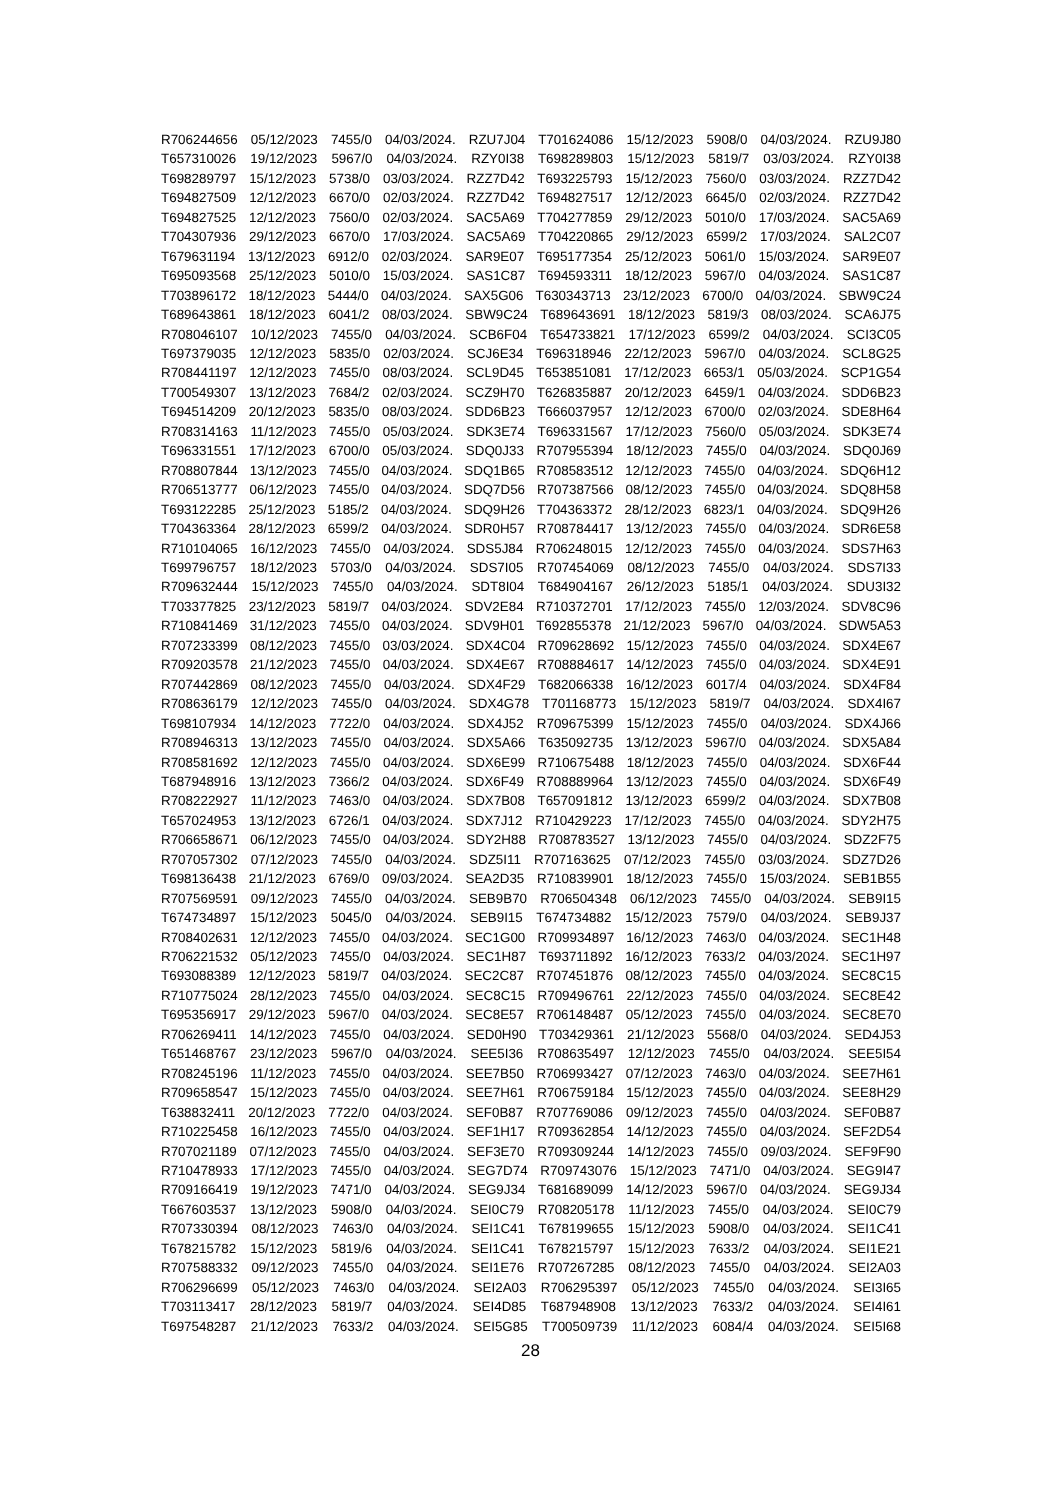R706244656 05/12/2023 7455/0 04/03/2024. RZU7J04 T701624086 15/12/2023 5908/0 04/03/2024. RZU9J80
T657310026 19/12/2023 5967/0 04/03/2024. RZY0I38 T698289803 15/12/2023 5819/7 03/03/2024. RZY0I38
T698289797 15/12/2023 5738/0 03/03/2024. RZZ7D42 T693225793 15/12/2023 7560/0 03/03/2024. RZZ7D42
T694827509 12/12/2023 6670/0 02/03/2024. RZZ7D42 T694827517 12/12/2023 6645/0 02/03/2024. RZZ7D42
T694827525 12/12/2023 7560/0 02/03/2024. SAC5A69 T704277859 29/12/2023 5010/0 17/03/2024. SAC5A69
T704307936 29/12/2023 6670/0 17/03/2024. SAC5A69 T704220865 29/12/2023 6599/2 17/03/2024. SAL2C07
T679631194 13/12/2023 6912/0 02/03/2024. SAR9E07 T695177354 25/12/2023 5061/0 15/03/2024. SAR9E07
T695093568 25/12/2023 5010/0 15/03/2024. SAS1C87 T694593311 18/12/2023 5967/0 04/03/2024. SAS1C87
T703896172 18/12/2023 5444/0 04/03/2024. SAX5G06 T630343713 23/12/2023 6700/0 04/03/2024. SBW9C24
T689643861 18/12/2023 6041/2 08/03/2024. SBW9C24 T689643691 18/12/2023 5819/3 08/03/2024. SCA6J75
R708046107 10/12/2023 7455/0 04/03/2024. SCB6F04 T654733821 17/12/2023 6599/2 04/03/2024. SCI3C05
T697379035 12/12/2023 5835/0 02/03/2024. SCJ6E34 T696318946 22/12/2023 5967/0 04/03/2024. SCL8G25
R708441197 12/12/2023 7455/0 08/03/2024. SCL9D45 T653851081 17/12/2023 6653/1 05/03/2024. SCP1G54
T700549307 13/12/2023 7684/2 02/03/2024. SCZ9H70 T626835887 20/12/2023 6459/1 04/03/2024. SDD6B23
T694514209 20/12/2023 5835/0 08/03/2024. SDD6B23 T666037957 12/12/2023 6700/0 02/03/2024. SDE8H64
R708314163 11/12/2023 7455/0 05/03/2024. SDK3E74 T696331567 17/12/2023 7560/0 05/03/2024. SDK3E74
T696331551 17/12/2023 6700/0 05/03/2024. SDQ0J33 R707955394 18/12/2023 7455/0 04/03/2024. SDQ0J69
R708807844 13/12/2023 7455/0 04/03/2024. SDQ1B65 R708583512 12/12/2023 7455/0 04/03/2024. SDQ6H12
R706513777 06/12/2023 7455/0 04/03/2024. SDQ7D56 R707387566 08/12/2023 7455/0 04/03/2024. SDQ8H58
T693122285 25/12/2023 5185/2 04/03/2024. SDQ9H26 T704363372 28/12/2023 6823/1 04/03/2024. SDQ9H26
T704363364 28/12/2023 6599/2 04/03/2024. SDR0H57 R708784417 13/12/2023 7455/0 04/03/2024. SDR6E58
R710104065 16/12/2023 7455/0 04/03/2024. SDS5J84 R706248015 12/12/2023 7455/0 04/03/2024. SDS7H63
T699796757 18/12/2023 5703/0 04/03/2024. SDS7I05 R707454069 08/12/2023 7455/0 04/03/2024. SDS7I33
R709632444 15/12/2023 7455/0 04/03/2024. SDT8I04 T684904167 26/12/2023 5185/1 04/03/2024. SDU3I32
T703377825 23/12/2023 5819/7 04/03/2024. SDV2E84 R710372701 17/12/2023 7455/0 12/03/2024. SDV8C96
R710841469 31/12/2023 7455/0 04/03/2024. SDV9H01 T692855378 21/12/2023 5967/0 04/03/2024. SDW5A53
R707233399 08/12/2023 7455/0 03/03/2024. SDX4C04 R709628692 15/12/2023 7455/0 04/03/2024. SDX4E67
R709203578 21/12/2023 7455/0 04/03/2024. SDX4E67 R708884617 14/12/2023 7455/0 04/03/2024. SDX4E91
R707442869 08/12/2023 7455/0 04/03/2024. SDX4F29 T682066338 16/12/2023 6017/4 04/03/2024. SDX4F84
R708636179 12/12/2023 7455/0 04/03/2024. SDX4G78 T701168773 15/12/2023 5819/7 04/03/2024. SDX4I67
T698107934 14/12/2023 7722/0 04/03/2024. SDX4J52 R709675399 15/12/2023 7455/0 04/03/2024. SDX4J66
R708946313 13/12/2023 7455/0 04/03/2024. SDX5A66 T635092735 13/12/2023 5967/0 04/03/2024. SDX5A84
R708581692 12/12/2023 7455/0 04/03/2024. SDX6E99 R710675488 18/12/2023 7455/0 04/03/2024. SDX6F44
T687948916 13/12/2023 7366/2 04/03/2024. SDX6F49 R708889964 13/12/2023 7455/0 04/03/2024. SDX6F49
R708222927 11/12/2023 7463/0 04/03/2024. SDX7B08 T657091812 13/12/2023 6599/2 04/03/2024. SDX7B08
T657024953 13/12/2023 6726/1 04/03/2024. SDX7J12 R710429223 17/12/2023 7455/0 04/03/2024. SDY2H75
R706658671 06/12/2023 7455/0 04/03/2024. SDY2H88 R708783527 13/12/2023 7455/0 04/03/2024. SDZ2F75
R707057302 07/12/2023 7455/0 04/03/2024. SDZ5I11 R707163625 07/12/2023 7455/0 03/03/2024. SDZ7D26
T698136438 21/12/2023 6769/0 09/03/2024. SEA2D35 R710839901 18/12/2023 7455/0 15/03/2024. SEB1B55
R707569591 09/12/2023 7455/0 04/03/2024. SEB9B70 R706504348 06/12/2023 7455/0 04/03/2024. SEB9I15
T674734897 15/12/2023 5045/0 04/03/2024. SEB9I15 T674734882 15/12/2023 7579/0 04/03/2024. SEB9J37
R708402631 12/12/2023 7455/0 04/03/2024. SEC1G00 R709934897 16/12/2023 7463/0 04/03/2024. SEC1H48
R706221532 05/12/2023 7455/0 04/03/2024. SEC1H87 T693711892 16/12/2023 7633/2 04/03/2024. SEC1H97
T693088389 12/12/2023 5819/7 04/03/2024. SEC2C87 R707451876 08/12/2023 7455/0 04/03/2024. SEC8C15
R710775024 28/12/2023 7455/0 04/03/2024. SEC8C15 R709496761 22/12/2023 7455/0 04/03/2024. SEC8E42
T695356917 29/12/2023 5967/0 04/03/2024. SEC8E57 R706148487 05/12/2023 7455/0 04/03/2024. SEC8E70
R706269411 14/12/2023 7455/0 04/03/2024. SED0H90 T703429361 21/12/2023 5568/0 04/03/2024. SED4J53
T651468767 23/12/2023 5967/0 04/03/2024. SEE5I36 R708635497 12/12/2023 7455/0 04/03/2024. SEE5I54
R708245196 11/12/2023 7455/0 04/03/2024. SEE7B50 R706993427 07/12/2023 7463/0 04/03/2024. SEE7H61
R709658547 15/12/2023 7455/0 04/03/2024. SEE7H61 R706759184 15/12/2023 7455/0 04/03/2024. SEE8H29
T638832411 20/12/2023 7722/0 04/03/2024. SEF0B87 R707769086 09/12/2023 7455/0 04/03/2024. SEF0B87
R710225458 16/12/2023 7455/0 04/03/2024. SEF1H17 R709362854 14/12/2023 7455/0 04/03/2024. SEF2D54
R707021189 07/12/2023 7455/0 04/03/2024. SEF3E70 R709309244 14/12/2023 7455/0 09/03/2024. SEF9F90
R710478933 17/12/2023 7455/0 04/03/2024. SEG7D74 R709743076 15/12/2023 7471/0 04/03/2024. SEG9I47
R709166419 19/12/2023 7471/0 04/03/2024. SEG9J34 T681689099 14/12/2023 5967/0 04/03/2024. SEG9J34
T667603537 13/12/2023 5908/0 04/03/2024. SEI0C79 R708205178 11/12/2023 7455/0 04/03/2024. SEI0C79
R707330394 08/12/2023 7463/0 04/03/2024. SEI1C41 T678199655 15/12/2023 5908/0 04/03/2024. SEI1C41
T678215782 15/12/2023 5819/6 04/03/2024. SEI1C41 T678215797 15/12/2023 7633/2 04/03/2024. SEI1E21
R707588332 09/12/2023 7455/0 04/03/2024. SEI1E76 R707267285 08/12/2023 7455/0 04/03/2024. SEI2A03
R706296699 05/12/2023 7463/0 04/03/2024. SEI2A03 R706295397 05/12/2023 7455/0 04/03/2024. SEI3I65
T703113417 28/12/2023 5819/7 04/03/2024. SEI4D85 T687948908 13/12/2023 7633/2 04/03/2024. SEI4I61
T697548287 21/12/2023 7633/2 04/03/2024. SEI5G85 T700509739 11/12/2023 6084/4 04/03/2024. SEI5I68
28